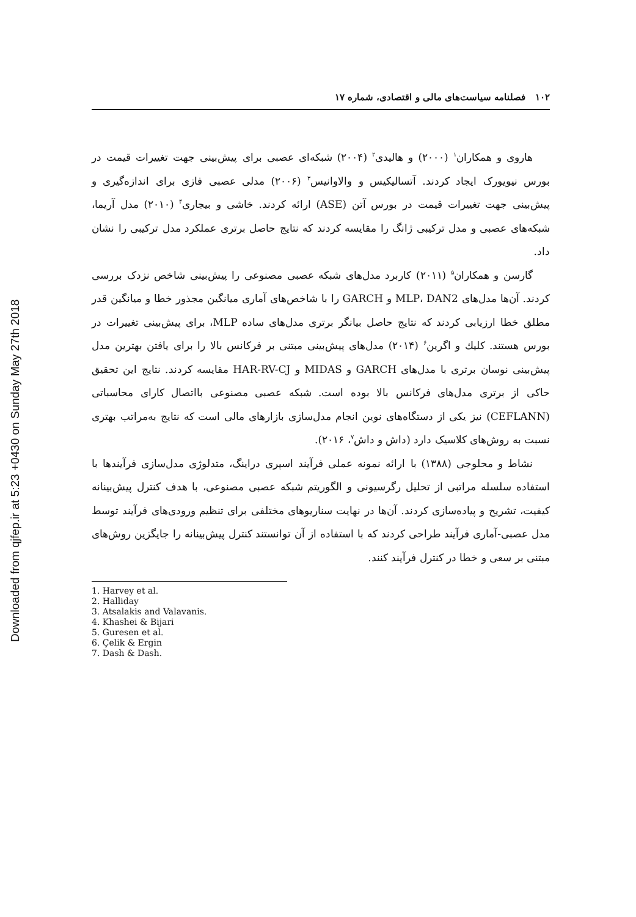Downloaded from qjfep.ir at 5:23 +0430 on Sunday May 27th 2018
۱۰۲ فصلنامه سیاست‌های مالی و اقتصادی، شماره ۱۷
هاروی و همکاران<sup>۱</sup> (۲۰۰۰) و هالیدی<sup>۲</sup> (۲۰۰۴) شبکه‌ای عصبی برای پیش‌بینی جهت تغییرات قیمت در بورس نیویورک ایجاد کردند. آتسالیکیس و والاوانیس<sup>۳</sup> (۲۰۰۶) مدلی عصبی فازی برای اندازه‌گیری و پیش‌بینی جهت تغییرات قیمت در بورس آتن (ASE) ارائه کردند. خاشی و بیجاری<sup>۴</sup> (۲۰۱۰) مدل آریما، شبکه‌های عصبی و مدل ترکیبی ژانگ را مقایسه کردند که نتایج حاصل برتری عملکرد مدل ترکیبی را نشان داد.
گارسن و همکاران<sup>۵</sup> (۲۰۱۱) کاربرد مدل‌های شبکه عصبی مصنوعی را پیش‌بینی شاخص نزدک بررسی کردند. آن‌ها مدل‌های MLP، DAN2 و GARCH را با شاخص‌های آماری میانگین مجذور خطا و میانگین قدر مطلق خطا ارزیابی کردند که نتایج حاصل بیانگر برتری مدل‌های ساده MLP، برای پیش‌بینی تغییرات در بورس هستند. کلیك و اگرین<sup>۶</sup> (۲۰۱۴) مدل‌های پیش‌بینی مبتنی بر فرکانس بالا را برای یافتن بهترین مدل پیش‌بینی نوسان برتری با مدل‌های GARCH و MIDAS و HAR-RV-CJ مقایسه کردند. نتایج این تحقیق حاکی از برتری مدل‌های فرکانس بالا بوده است. شبکه عصبی مصنوعی بااتصال کارای محاسباتی (CEFLANN) نیز یکی از دستگاه‌های نوین انجام مدل‌سازی بازارهای مالی است که نتایج به‌مراتب بهتری نسبت به روش‌های کلاسیک دارد (داش و داش<sup>۷</sup>، ۲۰۱۶).
نشاط و محلوجی (۱۳۸۸) با ارائه نمونه عملی فرآیند اسپری دراینگ، متدلوژی مدل‌سازی فرآیندها با استفاده سلسله مراتبی از تحلیل رگرسیونی و الگوریتم شبکه عصبی مصنوعی، با هدف کنترل پیش‌بینانه کیفیت، تشریح و پیاده‌سازی کردند. آن‌ها در نهایت سناریوهای مختلفی برای تنظیم ورودی‌های فرآیند توسط مدل عصبی-آماری فرآیند طراحی کردند که با استفاده از آن توانستند کنترل پیش‌بینانه را جایگزین روش‌های مبتنی بر سعی و خطا در کنترل فرآیند کنند.
1. Harvey et al.
2. Halliday
3. Atsalakis and Valavanis.
4. Khashei & Bijari
5. Guresen et al.
6. Çelik & Ergin
7. Dash & Dash.